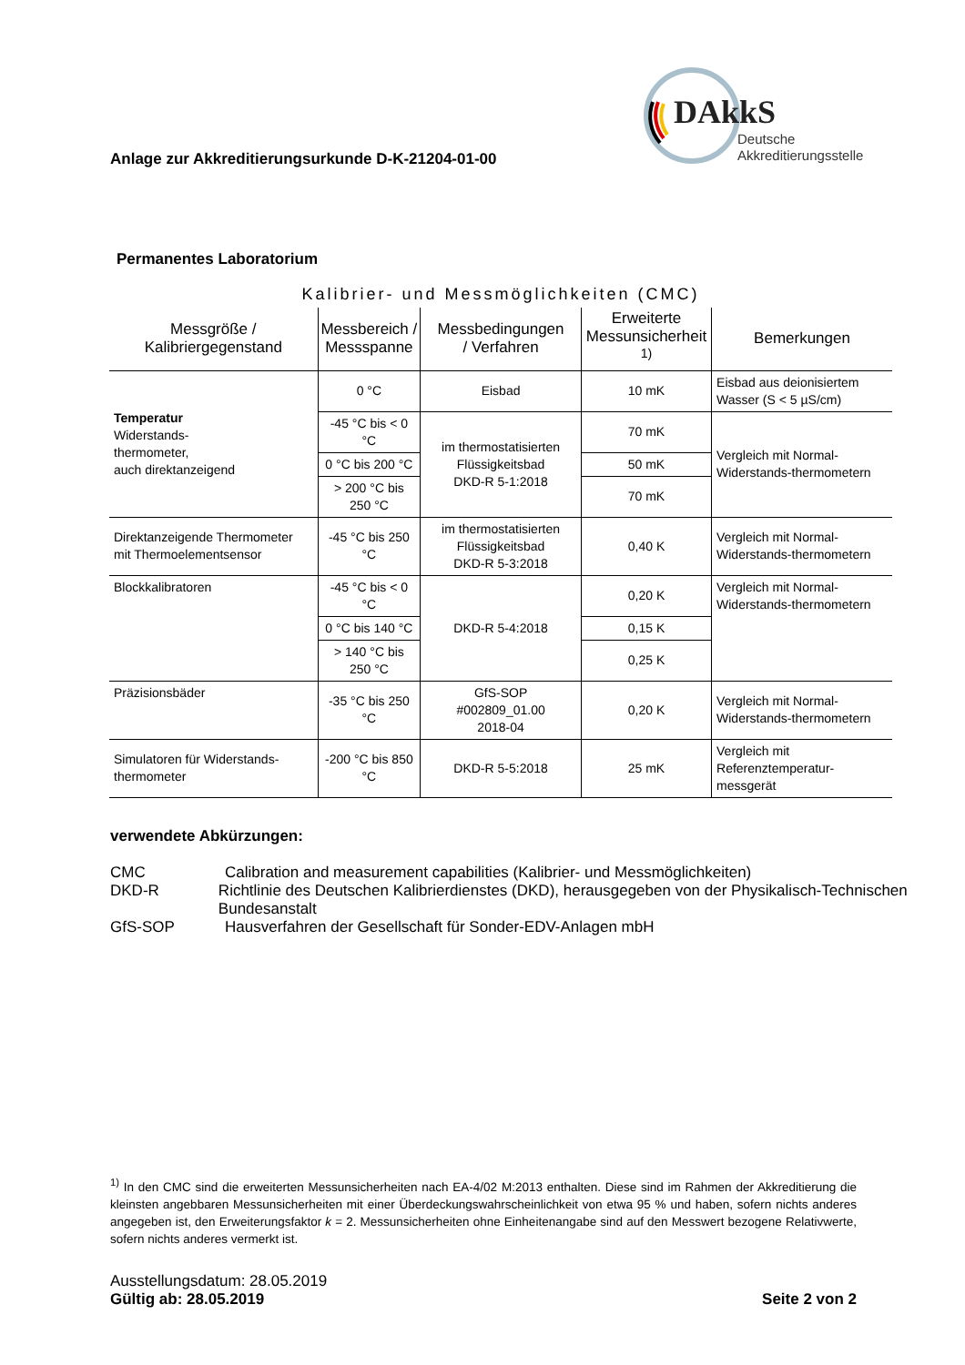Anlage zur Akkreditierungsurkunde D-K-21204-01-00
DAkkS
Deutsche
Akkreditierungsstelle
Permanentes Laboratorium
Kalibrier- und Messmöglichkeiten (CMC)
| Messgröße / Kalibriergegenstand | Messbereich / Messspanne | Messbedingungen / Verfahren | Erweiterte Messunsicherheit <sup>1)</sup> | Bemerkungen |
| --- | --- | --- | --- | --- |
| Temperatur Widerstands- thermometer, auch direktanzeigend | 0 °C | Eisbad | 10 mK | Eisbad aus deionisiertem Wasser (S < 5 µS/cm) |
| | -45 °C bis < 0 °C | im thermostatisierten Flüssigkeitsbad DKD-R 5-1:2018 | 70 mK | Vergleich mit Normal-Widerstands-thermometern |
| | 0 °C bis 200 °C | | 50 mK | |
| | > 200 °C bis 250 °C | | 70 mK | |
| Direktanzeigende Thermometer mit Thermoelementsensor | -45 °C bis 250 °C | im thermostatisierten Flüssigkeitsbad DKD-R 5-3:2018 | 0,40 K | Vergleich mit Normal-Widerstands-thermometern |
| Blockkalibratoren | -45 °C bis < 0 °C | DKD-R 5-4:2018 | 0,20 K | Vergleich mit Normal-Widerstands-thermometern |
| | 0 °C bis 140 °C | | 0,15 K | |
| | > 140 °C bis 250 °C | | 0,25 K | |
| Präzisionsbäder | -35 °C bis 250 °C | GfS-SOP #002809_01.00 2018-04 | 0,20 K | Vergleich mit Normal-Widerstands-thermometern |
| Simulatoren für Widerstands-thermometer | -200 °C bis 850 °C | DKD-R 5-5:2018 | 25 mK | Vergleich mit Referenztemperatur-messgerät |
verwendete Abkürzungen:
CMC Calibration and measurement capabilities (Kalibrier- und Messmöglichkeiten)
DKD-R Richtlinie des Deutschen Kalibrierdienstes (DKD), herausgegeben von der Physikalisch-Technischen Bundesanstalt
GfS-SOP Hausverfahren der Gesellschaft für Sonder-EDV-Anlagen mbH
<sup>1)</sup> In den CMC sind die erweiterten Messunsicherheiten nach EA-4/02 M:2013 enthalten. Diese sind im Rahmen der Akkreditierung die kleinsten angebbaren Messunsicherheiten mit einer Überdeckungswahrscheinlichkeit von etwa 95 % und haben, sofern nichts anderes angegeben ist, den Erweiterungsfaktor k = 2. Messunsicherheiten ohne Einheitenangabe sind auf den Messwert bezogene Relativwerte, sofern nichts anderes vermerkt ist.
Ausstellungsdatum: 28.05.2019
Gültig ab: 28.05.2019 Seite 2 von 2